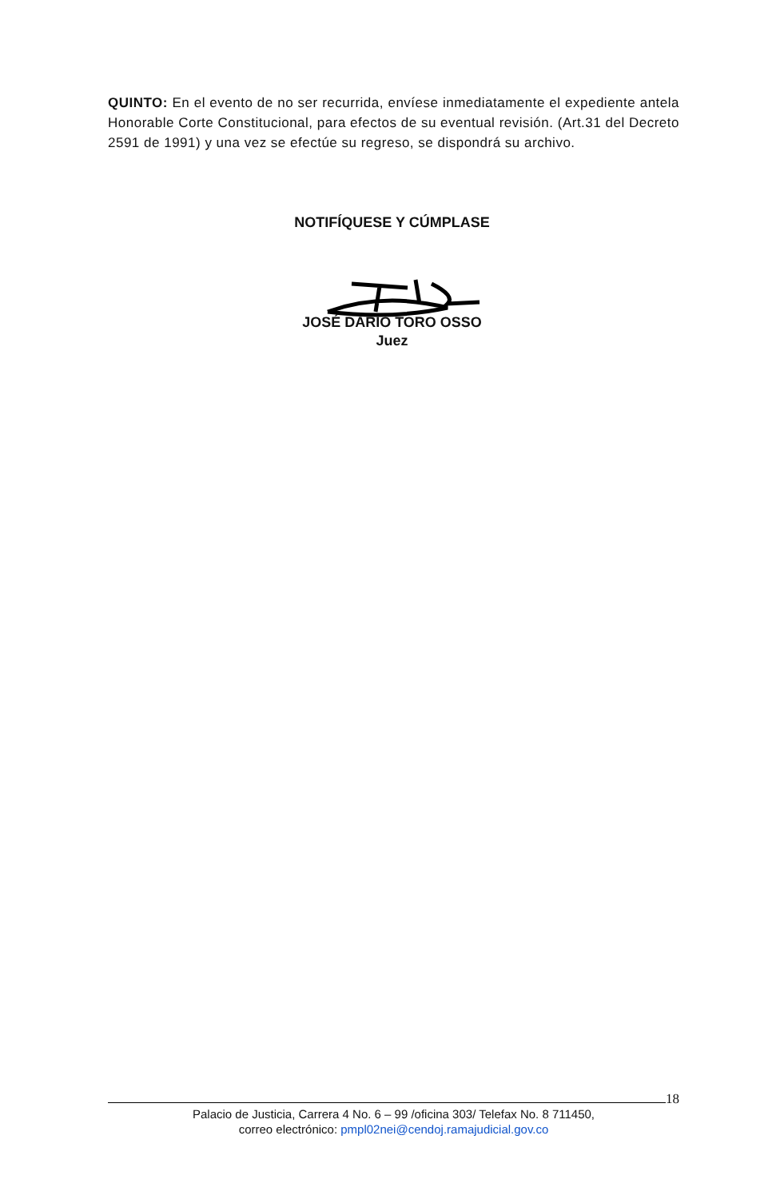QUINTO: En el evento de no ser recurrida, envíese inmediatamente el expediente antela Honorable Corte Constitucional, para efectos de su eventual revisión. (Art.31 del Decreto 2591 de 1991) y una vez se efectúe su regreso, se dispondrá su archivo.
NOTIFÍQUESE Y CÚMPLASE
JOSÉ DARIO TORO OSSO
Juez
18
Palacio de Justicia, Carrera 4 No. 6 – 99 /oficina 303/ Telefax No. 8 711450,
correo electrónico: pmpl02nei@cendoj.ramajudicial.gov.co